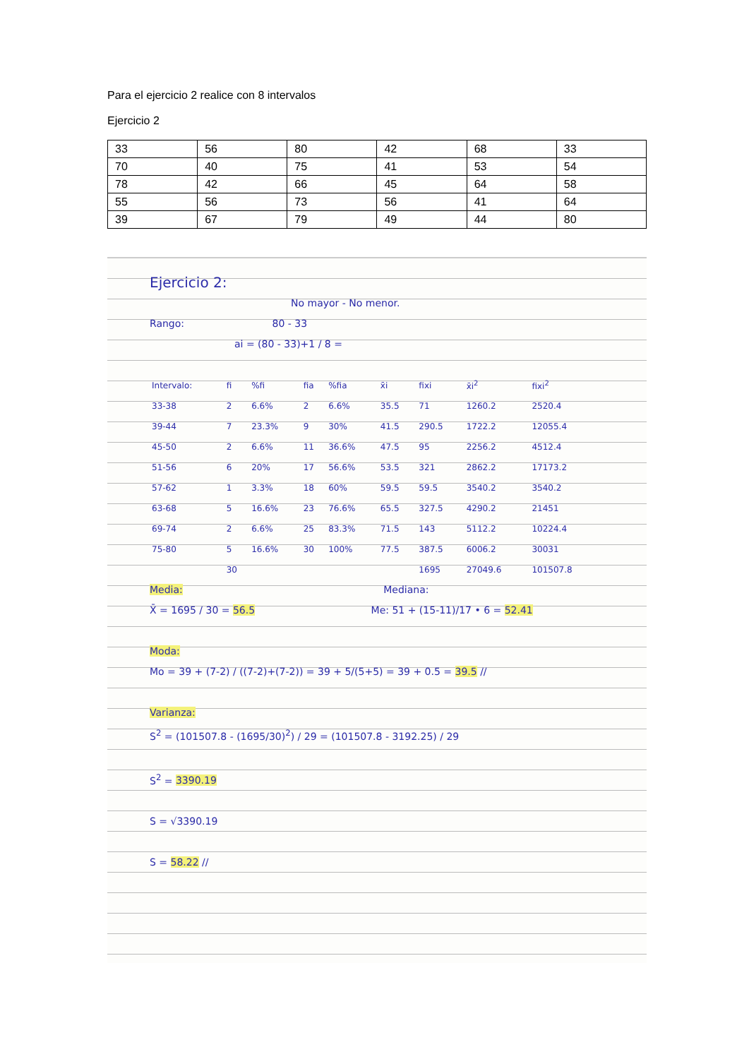Para el ejercicio 2 realice con 8 intervalos
Ejercicio 2
| 33 | 56 | 80 | 42 | 68 | 33 |
| 70 | 40 | 75 | 41 | 53 | 54 |
| 78 | 42 | 66 | 45 | 64 | 58 |
| 55 | 56 | 73 | 56 | 41 | 64 |
| 39 | 67 | 79 | 49 | 44 | 80 |
Ejercicio 2:
No mayor - No menor.
Rango: 80 - 33
ai = (80 - 33)+1 / 8 =
| Intervalo: | fi | %fi | fia | %fia | x̄i | fixi | x̄i<sup>2</sup> | fixi<sup>2</sup> |
| --- | --- | --- | --- | --- | --- | --- | --- | --- |
| 33-38 | 2 | 6.6% | 2 | 6.6% | 35.5 | 71 | 1260.2 | 2520.4 |
| 39-44 | 7 | 23.3% | 9 | 30% | 41.5 | 290.5 | 1722.2 | 12055.4 |
| 45-50 | 2 | 6.6% | 11 | 36.6% | 47.5 | 95 | 2256.2 | 4512.4 |
| 51-56 | 6 | 20% | 17 | 56.6% | 53.5 | 321 | 2862.2 | 17173.2 |
| 57-62 | 1 | 3.3% | 18 | 60% | 59.5 | 59.5 | 3540.2 | 3540.2 |
| 63-68 | 5 | 16.6% | 23 | 76.6% | 65.5 | 327.5 | 4290.2 | 21451 |
| 69-74 | 2 | 6.6% | 25 | 83.3% | 71.5 | 143 | 5112.2 | 10224.4 |
| 75-80 | 5 | 16.6% | 30 | 100% | 77.5 | 387.5 | 6006.2 | 30031 |
| | 30 | | | | | 1695 | 27049.6 | 101507.8 |
Media: Mediana:
X̄ = 1695 / 30 = 56.5 Me: 51 + (15-11)/17 • 6 = 52.41
Moda:
Mo = 39 + (7-2) / ((7-2)+(7-2)) = 39 + 5/(5+5) = 39 + 0.5 = 39.5 //
Varianza:
S<sup>2</sup> = (101507.8 - (1695/30)<sup>2</sup>) / 29 = (101507.8 - 3192.25) / 29
S<sup>2</sup> = 3390.19
S = √3390.19
S = 58.22 //